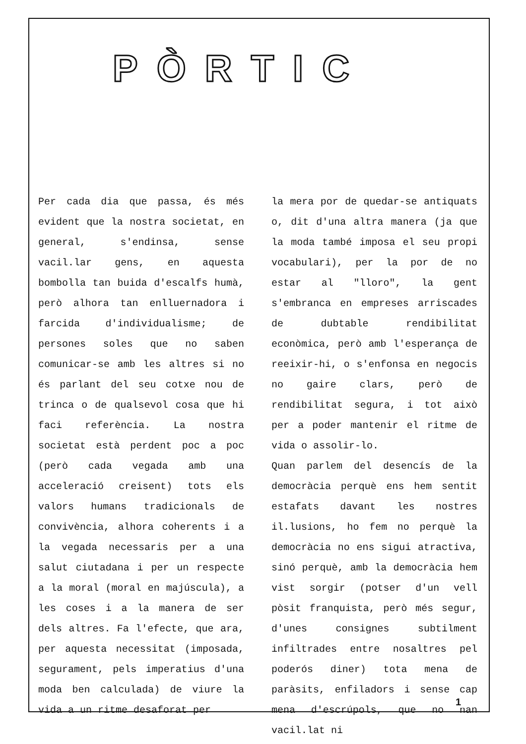PÒRTIC
Per cada dia que passa, és més evident que la nostra societat, en general, s'endinsa, sense vacil.lar gens, en aquesta bombolla tan buida d'escalfs humà, però alhora tan enlluernadora i farcida d'individualisme; de persones soles que no saben comunicar-se amb les altres si no és parlant del seu cotxe nou de trinca o de qualsevol cosa que hi faci referència. La nostra societat està perdent poc a poc (però cada vegada amb una acceleració creisent) tots els valors humans tradicionals de convivència, alhora coherents i a la vegada necessaris per a una salut ciutadana i per un respecte a la moral (moral en majúscula), a les coses i a la manera de ser dels altres. Fa l'efecte, que ara, per aquesta necessitat (imposada, segurament, pels imperatius d'una moda ben calculada) de viure la vida a un ritme desaforat per
la mera por de quedar-se antiquats o, dit d'una altra manera (ja que la moda també imposa el seu propi vocabulari), per la por de no estar al "lloro", la gent s'embranca en empreses arriscades de dubtable rendibilitat econòmica, però amb l'esperança de reeixir-hi, o s'enfonsa en negocis no gaire clars, però de rendibilitat segura, i tot això per a poder mantenir el ritme de vida o assolir-lo.
Quan parlem del desencís de la democràcia perquè ens hem sentit estafats davant les nostres il.lusions, ho fem no perquè la democràcia no ens sigui atractiva, sinó perquè, amb la democràcia hem vist sorgir (potser d'un vell pòsit franquista, però més segur, d'unes consignes subtilment infiltrades entre nosaltres pel poderós diner) tota mena de paràsits, enfiladors i sense cap mena d'escrúpols, que no han vacil.lat ni
1